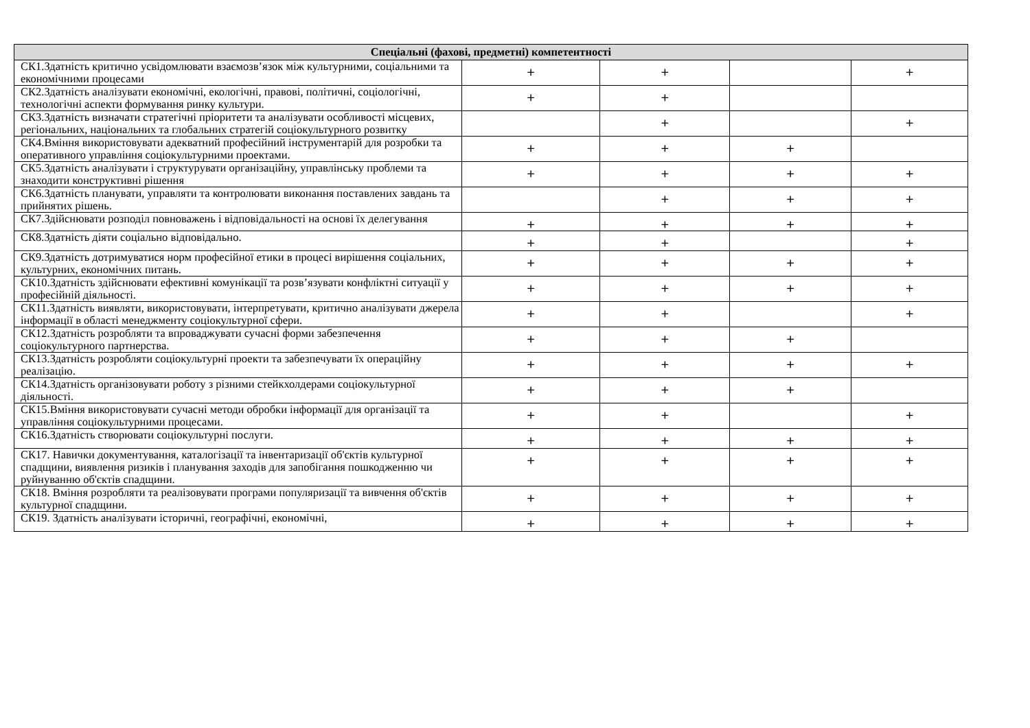| Спеціальні (фахові, предметні) компетентності | | | | |
| --- | --- | --- | --- | --- |
| СК1.Здатність критично усвідомлювати взаємозв’язок між культурними, соціальними та економічними процесами | + | + | | + |
| СК2.Здатність аналізувати економічні, екологічні, правові, політичні, соціологічні, технологічні аспекти формування ринку культури. | + | + | | |
| СК3.Здатність визначати стратегічні пріоритети та аналізувати особливості місцевих, регіональних, національних та глобальних стратегій соціокультурного розвитку | | + | | + |
| СК4.Вміння використовувати адекватний професійний інструментарій для розробки та оперативного управління соціокультурними проектами. | + | + | + | |
| СК5.Здатність аналізувати і структурувати організаційну, управлінську проблеми та знаходити конструктивні рішення | + | + | + | + |
| СК6.Здатність планувати, управляти та контролювати виконання поставлених завдань та прийнятих рішень. | | + | + | + |
| СК7.Здійснювати розподіл повноважень і відповідальності на основі їх делегування | + | + | + | + |
| СК8.Здатність діяти соціально відповідально. | + | + | | + |
| СК9.Здатність дотримуватися норм професійної етики в процесі вирішення соціальних, культурних, економічних питань. | + | + | + | + |
| СК10.Здатність здійснювати ефективні комунікації та розв’язувати конфліктні ситуації у професійній діяльності. | + | + | + | + |
| СК11.Здатність виявляти, використовувати, інтерпретувати, критично аналізувати джерела інформації в області менеджменту соціокультурної сфери. | + | + | | + |
| СК12.Здатність розробляти та впроваджувати сучасні форми забезпечення соціокультурного партнерства. | + | + | + | |
| СК13.Здатність розробляти соціокультурні проекти та забезпечувати їх операційну реалізацію. | + | + | + | + |
| СК14.Здатність організовувати роботу з різними стейкхолдерами соціокультурної діяльності. | + | + | + | |
| СК15.Вміння використовувати сучасні методи обробки інформації для організації та управління соціокультурними процесами. | + | + | | + |
| СК16.Здатність створювати соціокультурні послуги. | + | + | + | + |
| СК17. Навички документування, каталогізації та інвентаризації об'єктів культурної спадщини, виявлення ризиків і планування заходів для запобігання пошкодженню чи руйнуванню об'єктів спадщини. | + | + | + | + |
| СК18. Вміння розробляти та реалізовувати програми популяризації та вивчення об'єктів культурної спадщини. | + | + | + | + |
| СК19. Здатність аналізувати історичні, географічні, економічні, | + | + | + | + |